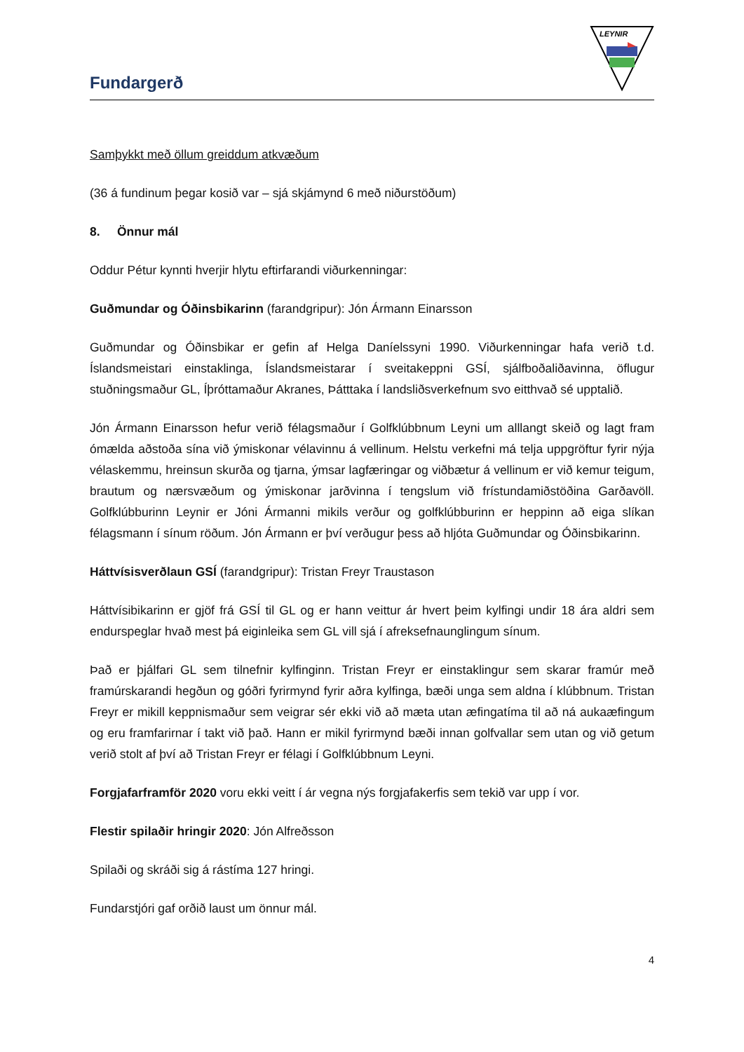Fundargerð
LEYNIR
Samþykkt með öllum greiddum atkvæðum
(36 á fundinum þegar kosið var – sjá skjámynd 6 með niðurstöðum)
8. Önnur mál
Oddur Pétur kynnti hverjir hlytu eftirfarandi viðurkenningar:
Guðmundar og Óðinsbikarinn (farandgripur): Jón Ármann Einarsson
Guðmundar og Óðinsbikar er gefin af Helga Daníelssyni 1990. Viðurkenningar hafa verið t.d. Íslandsmeistari einstaklinga, Íslandsmeistarar í sveitakeppni GSÍ, sjálfboðaliðavinna, öflugur stuðningsmaður GL, Íþróttamaður Akranes, Þátttaka í landsliðsverkefnum svo eitthvað sé upptalið.
Jón Ármann Einarsson hefur verið félagsmaður í Golfklúbbnum Leyni um alllangt skeið og lagt fram ómælda aðstoða sína við ýmiskonar vélavinnu á vellinum. Helstu verkefni má telja uppgröftur fyrir nýja vélaskemmu, hreinsun skurða og tjarna, ýmsar lagfæringar og viðbætur á vellinum er við kemur teigum, brautum og nærsvæðum og ýmiskonar jarðvinna í tengslum við frístundamiðstöðina Garðavöll. Golfklúbburinn Leynir er Jóni Ármanni mikils verður og golfklúbburinn er heppinn að eiga slíkan félagsmann í sínum röðum. Jón Ármann er því verðugur þess að hljóta Guðmundar og Óðinsbikarinn.
Háttvísisverðlaun GSÍ (farandgripur): Tristan Freyr Traustason
Háttvísibikarinn er gjöf frá GSÍ til GL og er hann veittur ár hvert þeim kylfingi undir 18 ára aldri sem endurspeglar hvað mest þá eiginleika sem GL vill sjá í afreksefnaunglingum sínum.
Það er þjálfari GL sem tilnefnir kylfinginn. Tristan Freyr er einstaklingur sem skarar framúr með framúrskarandi hegðun og góðri fyrirmynd fyrir aðra kylfinga, bæði unga sem aldna í klúbbnum. Tristan Freyr er mikill keppnismaður sem veigrar sér ekki við að mæta utan æfingatíma til að ná aukaæfingum og eru framfarirnar í takt við það. Hann er mikil fyrirmynd bæði innan golfvallar sem utan og við getum verið stolt af því að Tristan Freyr er félagi í Golfklúbbnum Leyni.
Forgjafarframför 2020 voru ekki veitt í ár vegna nýs forgjafakerfis sem tekið var upp í vor.
Flestir spilaðir hringir 2020: Jón Alfreðsson
Spilaði og skráði sig á rástíma 127 hringi.
Fundarstjóri gaf orðið laust um önnur mál.
4